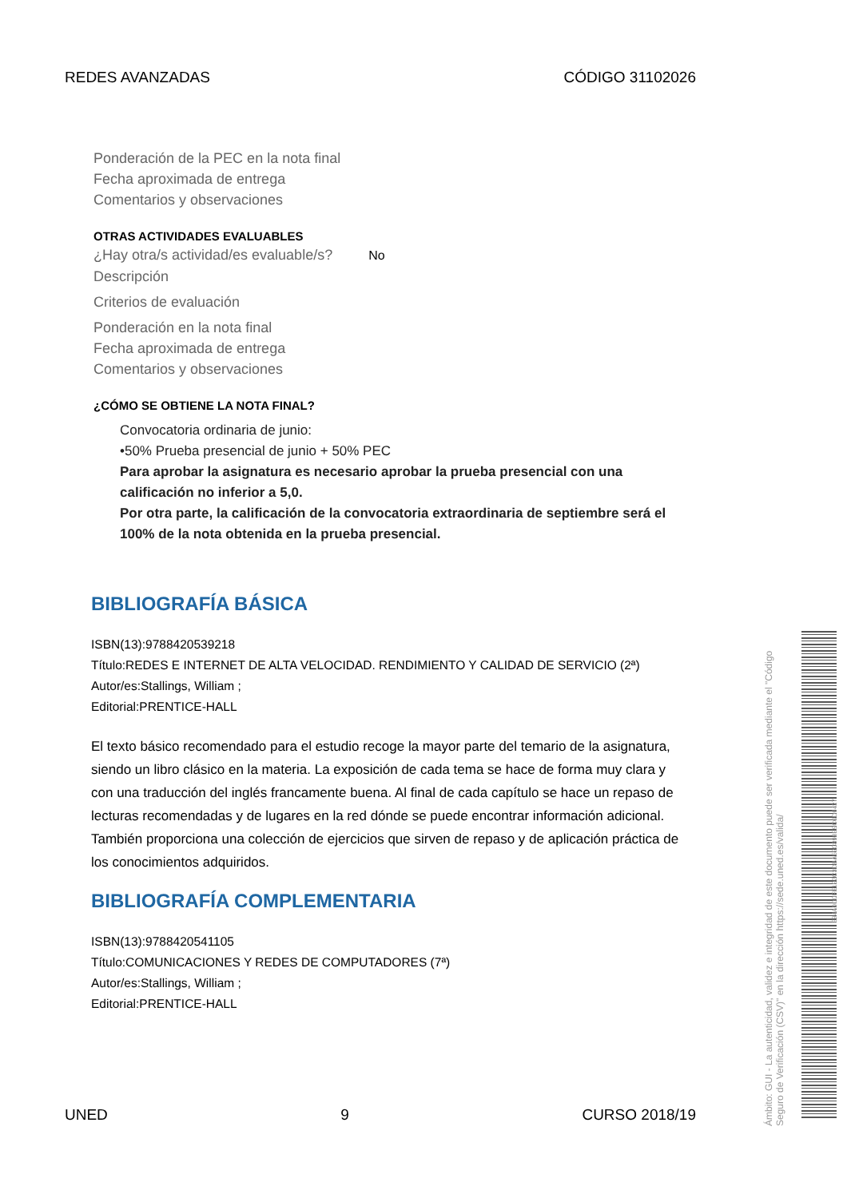REDES AVANZADAS CÓDIGO 31102026
Ponderación de la PEC en la nota final
Fecha aproximada de entrega
Comentarios y observaciones
OTRAS ACTIVIDADES EVALUABLES
¿Hay otra/s actividad/es evaluable/s? No
Descripción
Criterios de evaluación
Ponderación en la nota final
Fecha aproximada de entrega
Comentarios y observaciones
¿CÓMO SE OBTIENE LA NOTA FINAL?
Convocatoria ordinaria de junio:
•50% Prueba presencial de junio + 50% PEC
Para aprobar la asignatura es necesario aprobar la prueba presencial con una calificación no inferior a 5,0.
Por otra parte, la calificación de la convocatoria extraordinaria de septiembre será el 100% de la nota obtenida en la prueba presencial.
BIBLIOGRAFÍA BÁSICA
ISBN(13):9788420539218
Título:REDES E INTERNET DE ALTA VELOCIDAD. RENDIMIENTO Y CALIDAD DE SERVICIO (2ª)
Autor/es:Stallings, William ;
Editorial:PRENTICE-HALL
El texto básico recomendado para el estudio recoge la mayor parte del temario de la asignatura, siendo un libro clásico en la materia. La exposición de cada tema se hace de forma muy clara y con una traducción del inglés francamente buena. Al final de cada capítulo se hace un repaso de lecturas recomendadas y de lugares en la red dónde se puede encontrar información adicional. También proporciona una colección de ejercicios que sirven de repaso y de aplicación práctica de los conocimientos adquiridos.
BIBLIOGRAFÍA COMPLEMENTARIA
ISBN(13):9788420541105
Título:COMUNICACIONES Y REDES DE COMPUTADORES (7ª)
Autor/es:Stallings, William ;
Editorial:PRENTICE-HALL
UNED 9 CURSO 2018/19
Ámbito: GUI - La autenticidad, validez e integridad de este documento puede ser verificada mediante el "Código Seguro de Verificación (CSV)" en la dirección https://sede.uned.es/valida/
E94A0D0FE192C3DBA52C898E9C0D6427